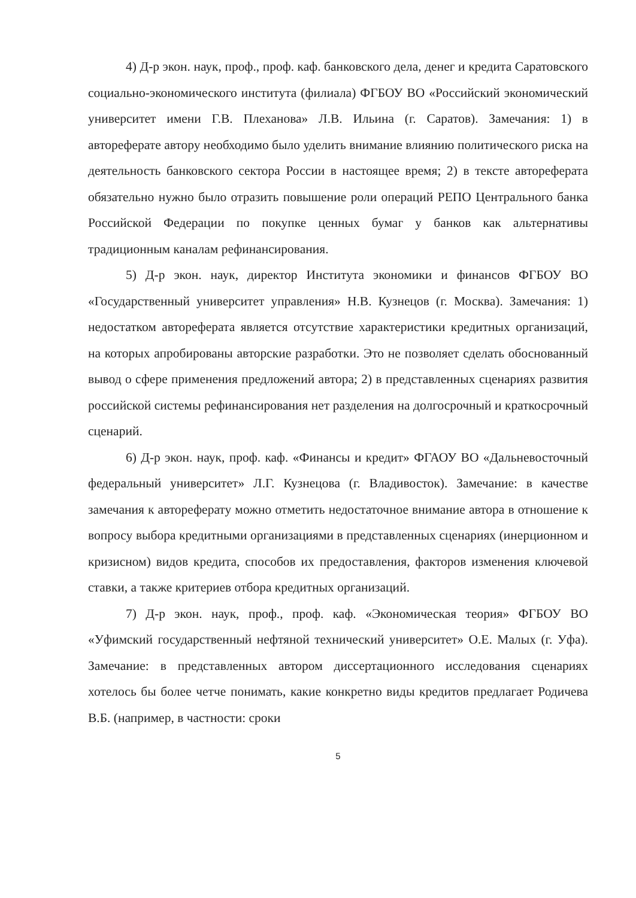4) Д-р экон. наук, проф., проф. каф. банковского дела, денег и кредита Саратовского социально-экономического института (филиала) ФГБОУ ВО «Российский экономический университет имени Г.В. Плеханова» Л.В. Ильина (г. Саратов). Замечания: 1) в автореферате автору необходимо было уделить внимание влиянию политического риска на деятельность банковского сектора России в настоящее время; 2) в тексте автореферата обязательно нужно было отразить повышение роли операций РЕПО Центрального банка Российской Федерации по покупке ценных бумаг у банков как альтернативы традиционным каналам рефинансирования.
5) Д-р экон. наук, директор Института экономики и финансов ФГБОУ ВО «Государственный университет управления» Н.В. Кузнецов (г. Москва). Замечания: 1) недостатком автореферата является отсутствие характеристики кредитных организаций, на которых апробированы авторские разработки. Это не позволяет сделать обоснованный вывод о сфере применения предложений автора; 2) в представленных сценариях развития российской системы рефинансирования нет разделения на долгосрочный и краткосрочный сценарий.
6) Д-р экон. наук, проф. каф. «Финансы и кредит» ФГАОУ ВО «Дальневосточный федеральный университет» Л.Г. Кузнецова (г. Владивосток). Замечание: в качестве замечания к автореферату можно отметить недостаточное внимание автора в отношение к вопросу выбора кредитными организациями в представленных сценариях (инерционном и кризисном) видов кредита, способов их предоставления, факторов изменения ключевой ставки, а также критериев отбора кредитных организаций.
7) Д-р экон. наук, проф., проф. каф. «Экономическая теория» ФГБОУ ВО «Уфимский государственный нефтяной технический университет» О.Е. Малых (г. Уфа). Замечание: в представленных автором диссертационного исследования сценариях хотелось бы более четче понимать, какие конкретно виды кредитов предлагает Родичева В.Б. (например, в частности: сроки
5